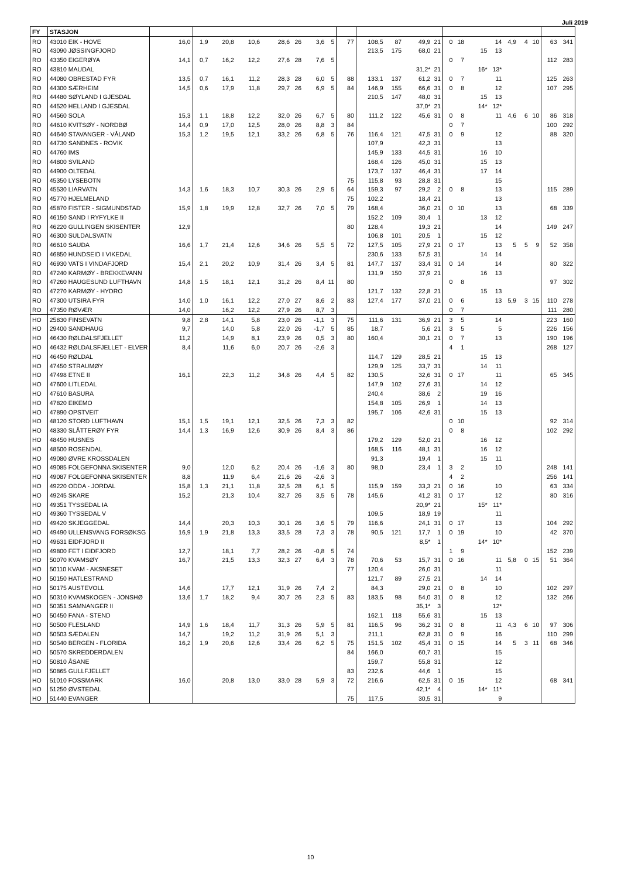Juli 2019
| FY | STASJON | | | | | | | | | | | | | | | | | | | | | | |
| --- | --- | --- | --- | --- | --- | --- | --- | --- | --- | --- | --- | --- | --- | --- | --- | --- | --- | --- | --- | --- | --- | --- | --- |
| RO | 43010 EIK - HOVE | 16,0 | 1,9 | 20,8 | 10,6 | 28,6 | 26 | 3,6 | 5 | 77 | 108,5 | 87 | 49,9 | 21 | 0 | 18 | | 14 | 4,9 | 4 | 10 | 63 | 341 |
| RO | 43090 JØSSINGFJORD | | | | | | | | | | 213,5 | 175 | 68,0 | 21 | | | 15 | 13 | | | | | |
| RO | 43350 EIGERØYA | 14,1 | 0,7 | 16,2 | 12,2 | 27,6 | 28 | 7,6 | 5 | | | | | | 0 | 7 | | | | | | 112 | 283 |
| RO | 43810 MAUDAL | | | | | | | | | | | | 31,2* | 21 | | | 16* | 13* | | | | | |
| RO | 44080 OBRESTAD FYR | 13,5 | 0,7 | 16,1 | 11,2 | 28,3 | 28 | 6,0 | 5 | 88 | 133,1 | 137 | 61,2 | 31 | 0 | 7 | | 11 | | | | 125 | 263 |
| RO | 44300 SÆRHEIM | 14,5 | 0,6 | 17,9 | 11,8 | 29,7 | 26 | 6,9 | 5 | 84 | 146,9 | 155 | 66,6 | 31 | 0 | 8 | | 12 | | | | 107 | 295 |
| RO | 44480 SØYLAND I GJESDAL | | | | | | | | | | 210,5 | 147 | 48,0 | 31 | | | 15 | 13 | | | | | |
| RO | 44520 HELLAND I GJESDAL | | | | | | | | | | | | 37,0* | 21 | | | 14* | 12* | | | | | |
| RO | 44560 SOLA | 15,3 | 1,1 | 18,8 | 12,2 | 32,0 | 26 | 6,7 | 5 | 80 | 111,2 | 122 | 45,6 | 31 | 0 | 8 | | 11 | 4,6 | 6 | 10 | 86 | 318 |
| RO | 44610 KVITSØY - NORDBØ | 14,4 | 0,9 | 17,0 | 12,5 | 28,0 | 26 | 8,8 | 3 | 84 | | | | | 0 | 7 | | | | | | 100 | 292 |
| RO | 44640 STAVANGER - VÅLAND | 15,3 | 1,2 | 19,5 | 12,1 | 33,2 | 26 | 6,8 | 5 | 76 | 116,4 | 121 | 47,5 | 31 | 0 | 9 | | 12 | | | | 88 | 320 |
| RO | 44730 SANDNES - ROVIK | | | | | | | | | | 107,9 | | 42,3 | 31 | | | | 13 | | | | | |
| RO | 44760 IMS | | | | | | | | | | 145,9 | 133 | 44,5 | 31 | | | 16 | 10 | | | | | |
| RO | 44800 SVILAND | | | | | | | | | | 168,4 | 126 | 45,0 | 31 | | | 15 | 13 | | | | | |
| RO | 44900 OLTEDAL | | | | | | | | | | 173,7 | 137 | 46,4 | 31 | | | 17 | 14 | | | | | |
| RO | 45350 LYSEBOTN | | | | | | | | | 75 | 115,8 | 93 | 28,8 | 31 | | | | 15 | | | | | |
| RO | 45530 LIARVATN | 14,3 | 1,6 | 18,3 | 10,7 | 30,3 | 26 | 2,9 | 5 | 64 | 159,3 | 97 | 29,2 | 2 | 0 | 8 | | 13 | | | | 115 | 289 |
| RO | 45770 HJELMELAND | | | | | | | | | 75 | 102,2 | | 18,4 | 21 | | | | 13 | | | | | |
| RO | 45870 FISTER - SIGMUNDSTAD | 15,9 | 1,8 | 19,9 | 12,8 | 32,7 | 26 | 7,0 | 5 | 79 | 168,4 | | 36,0 | 21 | 0 | 10 | | 13 | | | | 68 | 339 |
| RO | 46150 SAND I RYFYLKE II | | | | | | | | | | 152,2 | 109 | 30,4 | 1 | | | 13 | 12 | | | | | |
| RO | 46220 GULLINGEN SKISENTER | 12,9 | | | | | | | | 80 | 128,4 | | 19,3 | 21 | | | | 14 | | | | 149 | 247 |
| RO | 46300 SULDALSVATN | | | | | | | | | | 106,8 | 101 | 20,5 | 1 | | | 15 | 12 | | | | | |
| RO | 46610 SAUDA | 16,6 | 1,7 | 21,4 | 12,6 | 34,6 | 26 | 5,5 | 5 | 72 | 127,5 | 105 | 27,9 | 21 | 0 | 17 | | 13 | 5 | 5 | 9 | 52 | 358 |
| RO | 46850 HUNDSEID I VIKEDAL | | | | | | | | | | 230,6 | 133 | 57,5 | 31 | | | 14 | 14 | | | | | |
| RO | 46930 VATS I VINDAFJORD | 15,4 | 2,1 | 20,2 | 10,9 | 31,4 | 26 | 3,4 | 5 | 81 | 147,7 | 137 | 33,4 | 31 | 0 | 14 | | 14 | | | | 80 | 322 |
| RO | 47240 KARMØY - BREKKEVANN | | | | | | | | | | 131,9 | 150 | 37,9 | 21 | | | 16 | 13 | | | | | |
| RO | 47260 HAUGESUND LUFTHAVN | 14,8 | 1,5 | 18,1 | 12,1 | 31,2 | 26 | 8,4 | 11 | 80 | | | | | 0 | 8 | | | | | | 97 | 302 |
| RO | 47270 KARMØY - HYDRO | | | | | | | | | | 121,7 | 132 | 22,8 | 21 | | | 15 | 13 | | | | | |
| RO | 47300 UTSIRA FYR | 14,0 | 1,0 | 16,1 | 12,2 | 27,0 | 27 | 8,6 | 2 | 83 | 127,4 | 177 | 37,0 | 21 | 0 | 6 | | 13 | 5,9 | 3 | 15 | 110 | 278 |
| RO | 47350 RØVÆR | 14,0 | | 16,2 | 12,2 | 27,9 | 26 | 8,7 | 3 | | | | | | 0 | 7 | | | | | | 111 | 280 |
| HO | 25830 FINSEVATN | 9,8 | 2,8 | 14,1 | 5,8 | 23,0 | 26 | -1,1 | 3 | 75 | 111,6 | 131 | 36,9 | 21 | 3 | 5 | | 14 | | | | 223 | 160 |
| HO | 29400 SANDHAUG | 9,7 | | 14,0 | 5,8 | 22,0 | 26 | -1,7 | 5 | 85 | 18,7 | | 5,6 | 21 | 3 | 5 | | 5 | | | | 226 | 156 |
| HO | 46430 RØLDALSFJELLET | 11,2 | | 14,9 | 8,1 | 23,9 | 26 | 0,5 | 3 | 80 | 160,4 | | 30,1 | 21 | 0 | 7 | | 13 | | | | 190 | 196 |
| HO | 46432 RØLDALSFJELLET - ELVER | 8,4 | | 11,6 | 6,0 | 20,7 | 26 | -2,6 | 3 | | | | | | 4 | 1 | | | | | | 268 | 127 |
| HO | 46450 RØLDAL | | | | | | | | | | 114,7 | 129 | 28,5 | 21 | | | 15 | 13 | | | | | |
| HO | 47450 STRAUMØY | | | | | | | | | | 129,9 | 125 | 33,7 | 31 | | | 14 | 11 | | | | | |
| HO | 47498 ETNE II | 16,1 | | 22,3 | 11,2 | 34,8 | 26 | 4,4 | 5 | 82 | 130,5 | | 32,6 | 31 | 0 | 17 | | 11 | | | | 65 | 345 |
| HO | 47600 LITLEDAL | | | | | | | | | | 147,9 | 102 | 27,6 | 31 | | | 14 | 12 | | | | | |
| HO | 47610 BASURA | | | | | | | | | | 240,4 | | 38,6 | 2 | | | 19 | 16 | | | | | |
| HO | 47820 EIKEMO | | | | | | | | | | 154,8 | 105 | 26,9 | 1 | | | 14 | 13 | | | | | |
| HO | 47890 OPSTVEIT | | | | | | | | | | 195,7 | 106 | 42,6 | 31 | | | 15 | 13 | | | | | |
| HO | 48120 STORD LUFTHAVN | 15,1 | 1,5 | 19,1 | 12,1 | 32,5 | 26 | 7,3 | 3 | 82 | | | | | 0 | 10 | | | | | | 92 | 314 |
| HO | 48330 SLÅTTERØY FYR | 14,4 | 1,3 | 16,9 | 12,6 | 30,9 | 26 | 8,4 | 3 | 86 | | | | | 0 | 8 | | | | | | 102 | 292 |
| HO | 48450 HUSNES | | | | | | | | | | 179,2 | 129 | 52,0 | 21 | | | 16 | 12 | | | | | |
| HO | 48500 ROSENDAL | | | | | | | | | | 168,5 | 116 | 48,1 | 31 | | | 16 | 12 | | | | | |
| HO | 49080 ØVRE KROSSDALEN | | | | | | | | | | 91,3 | | 19,4 | 1 | | | 15 | 11 | | | | | |
| HO | 49085 FOLGEFONNA SKISENTER | 9,0 | | 12,0 | 6,2 | 20,4 | 26 | -1,6 | 3 | 80 | 98,0 | | 23,4 | 1 | 3 | 2 | | 10 | | | | 248 | 141 |
| HO | 49087 FOLGEFONNA SKISENTER | 8,8 | | 11,9 | 6,4 | 21,6 | 26 | -2,6 | 3 | | | | | | 4 | 2 | | | | | | 256 | 141 |
| HO | 49220 ODDA - JORDAL | 15,8 | 1,3 | 21,1 | 11,8 | 32,5 | 28 | 6,1 | 5 | | 115,9 | 159 | 33,3 | 21 | 0 | 16 | | 10 | | | | 63 | 334 |
| HO | 49245 SKARE | 15,2 | | 21,3 | 10,4 | 32,7 | 26 | 3,5 | 5 | 78 | 145,6 | | 41,2 | 31 | 0 | 17 | | 12 | | | | 80 | 316 |
| HO | 49351 TYSSEDAL IA | | | | | | | | | | | | 20,9* | 21 | | | 15* | 11* | | | | | |
| HO | 49360 TYSSEDAL V | | | | | | | | | | 109,5 | | 18,9 | 19 | | | | 11 | | | | | |
| HO | 49420 SKJEGGEDAL | 14,4 | | 20,3 | 10,3 | 30,1 | 26 | 3,6 | 5 | 79 | 116,6 | | 24,1 | 31 | 0 | 17 | | 13 | | | | 104 | 292 |
| HO | 49490 ULLENSVANG FORSØKSG | 16,9 | 1,9 | 21,8 | 13,3 | 33,5 | 28 | 7,3 | 3 | 78 | 90,5 | 121 | 17,7 | 1 | 0 | 19 | | 10 | | | | 42 | 370 |
| HO | 49631 EIDFJORD II | | | | | | | | | | | | 8,5* | 1 | | | 14* | 10* | | | | | |
| HO | 49800 FET I EIDFJORD | 12,7 | | 18,1 | 7,7 | 28,2 | 26 | -0,8 | 5 | 74 | | | | | 1 | 9 | | | | | | 152 | 239 |
| HO | 50070 KVAMSØY | 16,7 | | 21,5 | 13,3 | 32,3 | 27 | 6,4 | 3 | 78 | 70,6 | 53 | 15,7 | 31 | 0 | 16 | | 11 | 5,8 | 0 | 15 | 51 | 364 |
| HO | 50110 KVAM - AKSNESET | | | | | | | | | 77 | 120,4 | | 26,0 | 31 | | | | 11 | | | | | |
| HO | 50150 HATLESTRAND | | | | | | | | | | 121,7 | 89 | 27,5 | 21 | | | 14 | 14 | | | | | |
| HO | 50175 AUSTEVOLL | 14,6 | | 17,7 | 12,1 | 31,9 | 26 | 7,4 | 2 | | 84,3 | | 29,0 | 21 | 0 | 8 | | 10 | | | | 102 | 297 |
| HO | 50310 KVAMSKOGEN - JONSHØ | 13,6 | 1,7 | 18,2 | 9,4 | 30,7 | 26 | 2,3 | 5 | 83 | 183,5 | 98 | 54,0 | 31 | 0 | 8 | | 12 | | | | 132 | 266 |
| HO | 50351 SAMNANGER II | | | | | | | | | | | | 35,1* | 3 | | | | 12* | | | | | |
| HO | 50450 FANA - STEND | | | | | | | | | | 162,1 | 118 | 55,6 | 31 | | | 15 | 13 | | | | | |
| HO | 50500 FLESLAND | 14,9 | 1,6 | 18,4 | 11,7 | 31,3 | 26 | 5,9 | 5 | 81 | 116,5 | 96 | 36,2 | 31 | 0 | 8 | | 11 | 4,3 | 6 | 10 | 97 | 306 |
| HO | 50503 SÆDALEN | 14,7 | | 19,2 | 11,2 | 31,9 | 26 | 5,1 | 3 | | 211,1 | | 62,8 | 31 | 0 | 9 | | 16 | | | | 110 | 299 |
| HO | 50540 BERGEN - FLORIDA | 16,2 | 1,9 | 20,6 | 12,6 | 33,4 | 26 | 6,2 | 5 | 75 | 151,5 | 102 | 45,4 | 31 | 0 | 15 | | 14 | 5 | 3 | 11 | 68 | 346 |
| HO | 50570 SKREDDERDALEN | | | | | | | | | 84 | 166,0 | | 60,7 | 31 | | | | 15 | | | | | |
| HO | 50810 ÅSANE | | | | | | | | | | 159,7 | | 55,8 | 31 | | | | 12 | | | | | |
| HO | 50865 GULLFJELLET | | | | | | | | | 83 | 232,6 | | 44,6 | 1 | | | | 15 | | | | | |
| HO | 51010 FOSSMARK | 16,0 | | 20,8 | 13,0 | 33,0 | 28 | 5,9 | 3 | 72 | 216,6 | | 62,5 | 31 | 0 | 15 | | 12 | | | | 68 | 341 |
| HO | 51250 ØVSTEDAL | | | | | | | | | | | | 42,1* | 4 | | | 14* | 11* | | | | | |
| HO | 51440 EVANGER | | | | | | | | | 75 | 117,5 | | 30,5 | 31 | | | | 9 | | | | | |
10